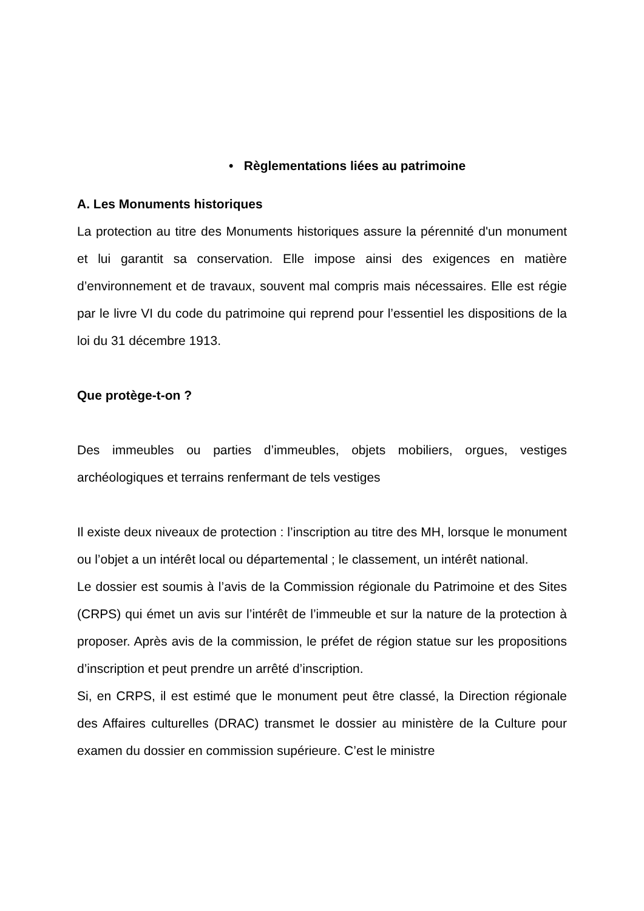• Règlementations liées au patrimoine
A. Les Monuments historiques
La protection au titre des Monuments historiques assure la pérennité d'un monument et lui garantit sa conservation. Elle impose ainsi des exigences en matière d’environnement et de travaux, souvent mal compris mais nécessaires. Elle est régie par le livre VI du code du patrimoine qui reprend pour l’essentiel les dispositions de la loi du 31 décembre 1913.
Que protège-t-on ?
Des immeubles ou parties d’immeubles, objets mobiliers, orgues, vestiges archéologiques et terrains renfermant de tels vestiges
Il existe deux niveaux de protection : l’inscription au titre des MH, lorsque le monument ou l’objet a un intérêt local ou départemental ; le classement, un intérêt national.
Le dossier est soumis à l’avis de la Commission régionale du Patrimoine et des Sites (CRPS) qui émet un avis sur l’intérêt de l’immeuble et sur la nature de la protection à proposer. Après avis de la commission, le préfet de région statue sur les propositions d’inscription et peut prendre un arrêté d’inscription.
Si, en CRPS, il est estimé que le monument peut être classé, la Direction régionale des Affaires culturelles (DRAC) transmet le dossier au ministère de la Culture pour examen du dossier en commission supérieure. C’est le ministre